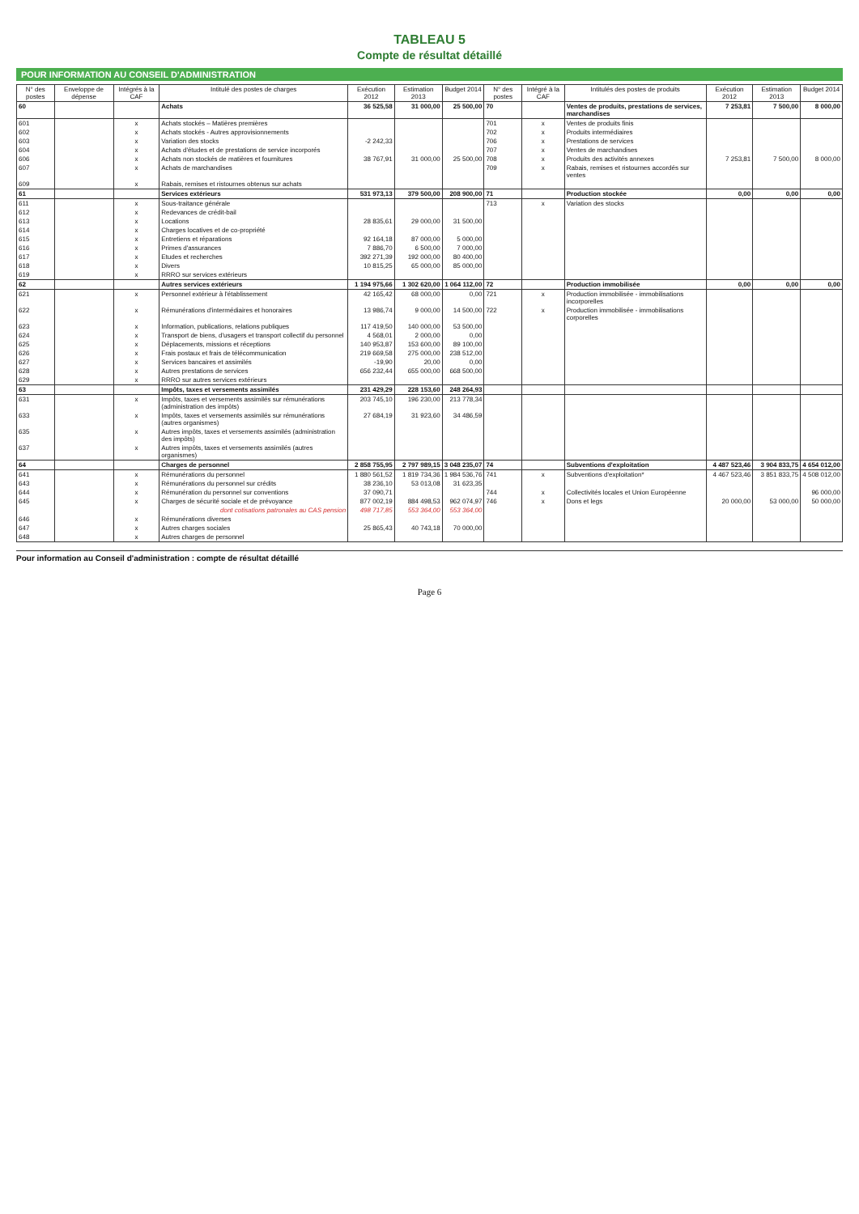TABLEAU 5
Compte de résultat détaillé
POUR INFORMATION AU CONSEIL D'ADMINISTRATION
| N° des postes | Enveloppe de dépense | Intégrés à la CAF | Intitulé des postes de charges | Exécution 2012 | Estimation 2013 | Budget 2014 | N° des postes | Intégré à la CAF | Intitulés des postes de produits | Exécution 2012 | Estimation 2013 | Budget 2014 |
| --- | --- | --- | --- | --- | --- | --- | --- | --- | --- | --- | --- | --- |
| 60 | | | Achats | 36 525,58 | 31 000,00 | 25 500,00 | 70 | | Ventes de produits, prestations de services, marchandises | 7 253,81 | 7 500,00 | 8 000,00 |
| 601 | | x | Achats stockés – Matières premières | | | | 701 | x | Ventes de produits finis | | | |
| 602 | | x | Achats stockés - Autres approvisionnements | | | | 702 | x | Produits intermédiaires | | | |
| 603 | | x | Variation des stocks | -2 242,33 | | | 706 | x | Prestations de services | | | |
| 604 | | x | Achats d'études et de prestations de service incorporés | | | | 707 | x | Ventes de marchandises | | | |
| 606 | | x | Achats non stockés de matières et fournitures | 38 767,91 | 31 000,00 | 25 500,00 | 708 | x | Produits des activités annexes | 7 253,81 | 7 500,00 | 8 000,00 |
| 607 | | x | Achats de marchandises | | | | 709 | x | Rabais, remises et ristournes accordés sur ventes | | | |
| 609 | | x | Rabais, remises et ristournes obtenus sur achats | | | | | | | | | |
| 61 | | | Services extérieurs | 531 973,13 | 379 500,00 | 208 900,00 | 71 | | Production stockée | 0,00 | 0,00 | 0,00 |
| 611 | | x | Sous-traitance générale | | | | 713 | x | Variation des stocks | | | |
| 612 | | x | Redevances de crédit-bail | | | | | | | | | |
| 613 | | x | Locations | 28 835,61 | 29 000,00 | 31 500,00 | | | | | | |
| 614 | | x | Charges locatives et de co-propriété | | | | | | | | | |
| 615 | | x | Entretiens et réparations | 92 164,18 | 87 000,00 | 5 000,00 | | | | | | |
| 616 | | x | Primes d'assurances | 7 886,70 | 6 500,00 | 7 000,00 | | | | | | |
| 617 | | x | Etudes et recherches | 392 271,39 | 192 000,00 | 80 400,00 | | | | | | |
| 618 | | x | Divers | 10 815,25 | 65 000,00 | 85 000,00 | | | | | | |
| 619 | | x | RRRO sur services extérieurs | | | | | | | | | |
| 62 | | | Autres services extérieurs | 1 194 975,66 | 1 302 620,00 | 1 064 112,00 | 72 | | Production immobilisée | 0,00 | 0,00 | 0,00 |
| 621 | | x | Personnel extérieur à l'établissement | 42 165,42 | 68 000,00 | 0,00 | 721 | x | Production immobilisée - immobilisations incorporelles | | | |
| 622 | | x | Rémunérations d'intermédiaires et honoraires | 13 986,74 | 9 000,00 | 14 500,00 | 722 | x | Production immobilisée - immobilisations corporelles | | | |
| 623 | | x | Information, publications, relations publiques | 117 419,50 | 140 000,00 | 53 500,00 | | | | | | |
| 624 | | x | Transport de biens, d'usagers et transport collectif du personnel | 4 568,01 | 2 000,00 | 0,00 | | | | | | |
| 625 | | x | Déplacements, missions et réceptions | 140 953,87 | 153 600,00 | 89 100,00 | | | | | | |
| 626 | | x | Frais postaux et frais de télécommunication | 219 669,58 | 275 000,00 | 238 512,00 | | | | | | |
| 627 | | x | Services bancaires et assimilés | -19,90 | 20,00 | 0,00 | | | | | | |
| 628 | | x | Autres prestations de services | 656 232,44 | 655 000,00 | 668 500,00 | | | | | | |
| 629 | | x | RRRO sur autres services extérieurs | | | | | | | | | |
| 63 | | | Impôts, taxes et versements assimilés | 231 429,29 | 228 153,60 | 248 264,93 | | | | | | |
| 631 | | x | Impôts, taxes et versements assimilés sur rémunérations (administration des impôts) | 203 745,10 | 196 230,00 | 213 778,34 | | | | | | |
| 633 | | x | Impôts, taxes et versements assimilés sur rémunérations (autres organismes) | 27 684,19 | 31 923,60 | 34 486,59 | | | | | | |
| 635 | | x | Autres impôts, taxes et versements assimilés (administration des impôts) | | | | | | | | | |
| 637 | | x | Autres impôts, taxes et versements assimilés (autres organismes) | | | | | | | | | |
| 64 | | | Charges de personnel | 2 858 755,95 | 2 797 989,15 | 3 048 235,07 | 74 | | Subventions d'exploitation | 4 487 523,46 | 3 904 833,75 | 4 654 012,00 |
| 641 | | x | Rémunérations du personnel | 1 880 561,52 | 1 819 734,36 | 1 984 536,76 | 741 | x | Subventions d'exploitation* | 4 467 523,46 | 3 851 833,75 | 4 508 012,00 |
| 643 | | x | Rémunérations du personnel sur crédits | 38 236,10 | 53 013,08 | 31 623,35 | | | | | | |
| 644 | | x | Rémunération du personnel sur conventions | 37 090,71 | | | 744 | x | Collectivités locales et Union Européenne | | | 96 000,00 |
| 645 | | x | Charges de sécurité sociale et de prévoyance | 877 002,19 | 884 498,53 | 962 074,97 | 746 | x | Dons et legs | 20 000,00 | 53 000,00 | 50 000,00 |
| | | | dont cotisations patronales au CAS pension | 498 717,85 | 553 364,00 | 553 364,00 | | | | | | |
| 646 | | x | Rémunérations diverses | | | | | | | | | |
| 647 | | x | Autres charges sociales | 25 865,43 | 40 743,18 | 70 000,00 | | | | | | |
| 648 | | x | Autres charges de personnel | | | | | | | | | |
Pour information au Conseil d'administration : compte de résultat détaillé
Page 6